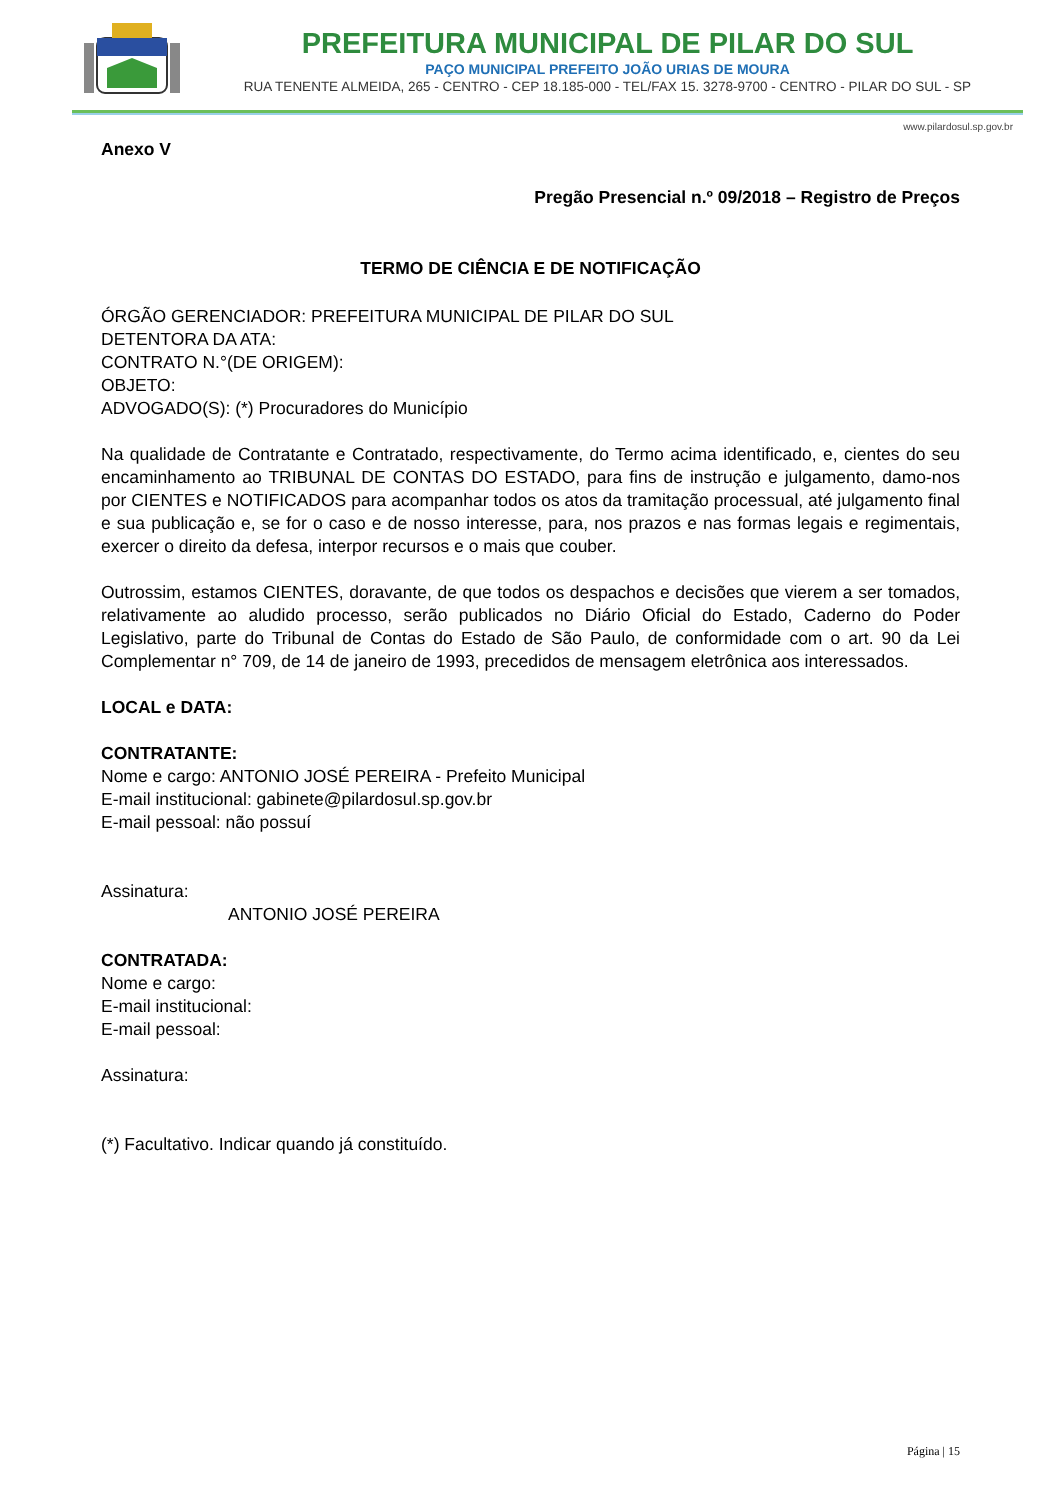PREFEITURA MUNICIPAL DE PILAR DO SUL
PAÇO MUNICIPAL PREFEITO JOÃO URIAS DE MOURA
RUA TENENTE ALMEIDA, 265 - CENTRO - CEP 18.185-000 - TEL/FAX 15. 3278-9700 - CENTRO - PILAR DO SUL - SP
www.pilardosul.sp.gov.br
Anexo V
Pregão Presencial n.º 09/2018 – Registro de Preços
TERMO DE CIÊNCIA E DE NOTIFICAÇÃO
ÓRGÃO GERENCIADOR: PREFEITURA MUNICIPAL DE PILAR DO SUL
DETENTORA DA ATA:
CONTRATO N.°(DE ORIGEM):
OBJETO:
ADVOGADO(S): (*) Procuradores do Município
Na qualidade de Contratante e Contratado, respectivamente, do Termo acima identificado, e, cientes do seu encaminhamento ao TRIBUNAL DE CONTAS DO ESTADO, para fins de instrução e julgamento, damo-nos por CIENTES e NOTIFICADOS para acompanhar todos os atos da tramitação processual, até julgamento final e sua publicação e, se for o caso e de nosso interesse, para, nos prazos e nas formas legais e regimentais, exercer o direito da defesa, interpor recursos e o mais que couber.
Outrossim, estamos CIENTES, doravante, de que todos os despachos e decisões que vierem a ser tomados, relativamente ao aludido processo, serão publicados no Diário Oficial do Estado, Caderno do Poder Legislativo, parte do Tribunal de Contas do Estado de São Paulo, de conformidade com o art. 90 da Lei Complementar n° 709, de 14 de janeiro de 1993, precedidos de mensagem eletrônica aos interessados.
LOCAL e DATA:
CONTRATANTE:
Nome e cargo: ANTONIO JOSÉ PEREIRA - Prefeito Municipal
E-mail institucional: gabinete@pilardosul.sp.gov.br
E-mail pessoal: não possuí
Assinatura:
ANTONIO JOSÉ PEREIRA
CONTRATADA:
Nome e cargo:
E-mail institucional:
E-mail pessoal:
Assinatura:
(*) Facultativo. Indicar quando já constituído.
Página | 15